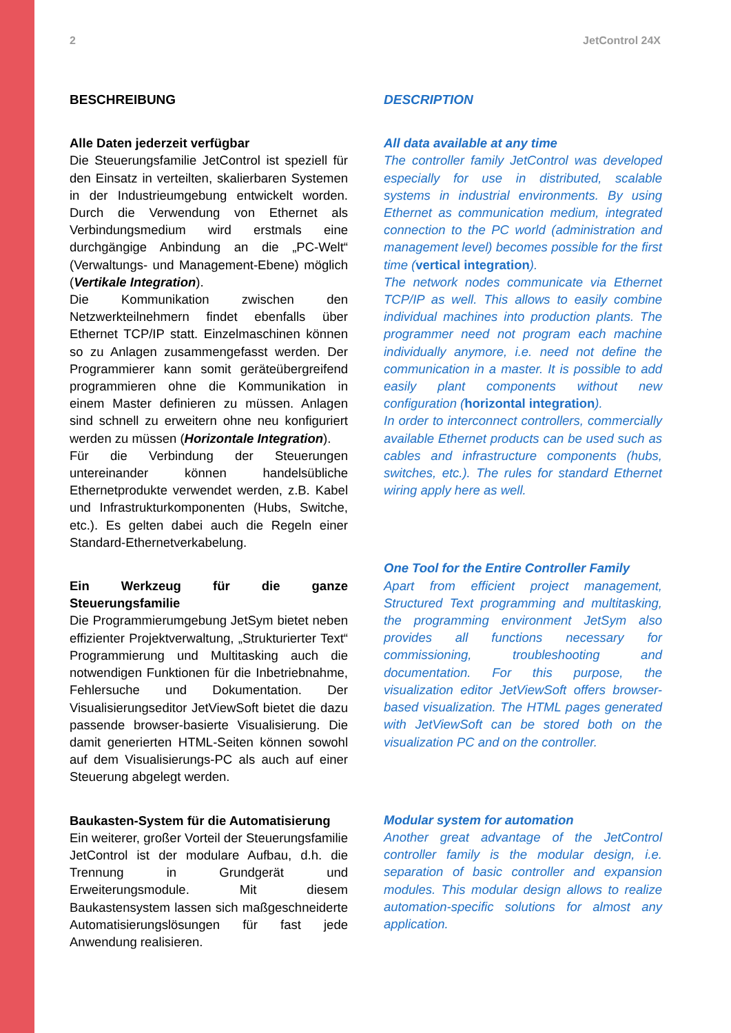2 JetControl 24X
BESCHREIBUNG
Alle Daten jederzeit verfügbar
Die Steuerungsfamilie JetControl ist speziell für den Einsatz in verteilten, skalierbaren Systemen in der Industrieumgebung entwickelt worden. Durch die Verwendung von Ethernet als Verbindungsmedium wird erstmals eine durchgängige Anbindung an die „PC-Welt“ (Verwaltungs- und Management-Ebene) möglich (Vertikale Integration).
Die Kommunikation zwischen den Netzwerkteilnehmern findet ebenfalls über Ethernet TCP/IP statt. Einzelmaschinen können so zu Anlagen zusammengefasst werden. Der Programmierer kann somit geräteübergreifend programmieren ohne die Kommunikation in einem Master definieren zu müssen. Anlagen sind schnell zu erweitern ohne neu konfiguriert werden zu müssen (Horizontale Integration).
Für die Verbindung der Steuerungen untereinander können handelsübliche Ethernetprodukte verwendet werden, z.B. Kabel und Infrastrukturkomponenten (Hubs, Switche, etc.). Es gelten dabei auch die Regeln einer Standard-Ethernetverkabelung.
Ein Werkzeug für die ganze Steuerungsfamilie
Die Programmierumgebung JetSym bietet neben effizienter Projektverwaltung, „Strukturierter Text“ Programmierung und Multitasking auch die notwendigen Funktionen für die Inbetriebnahme, Fehlersuche und Dokumentation. Der Visualisierungseditor JetViewSoft bietet die dazu passende browser-basierte Visualisierung. Die damit generierten HTML-Seiten können sowohl auf dem Visualisierungs-PC als auch auf einer Steuerung abgelegt werden.
Baukasten-System für die Automatisierung
Ein weiterer, großer Vorteil der Steuerungsfamilie JetControl ist der modulare Aufbau, d.h. die Trennung in Grundgerät und Erweiterungsmodule. Mit diesem Baukastensystem lassen sich maßgeschneiderte Automatisierungslösungen für fast jede Anwendung realisieren.
DESCRIPTION
All data available at any time
The controller family JetControl was developed especially for use in distributed, scalable systems in industrial environments. By using Ethernet as communication medium, integrated connection to the PC world (administration and management level) becomes possible for the first time (vertical integration).
The network nodes communicate via Ethernet TCP/IP as well. This allows to easily combine individual machines into production plants. The programmer need not program each machine individually anymore, i.e. need not define the communication in a master. It is possible to add easily plant components without new configuration (horizontal integration).
In order to interconnect controllers, commercially available Ethernet products can be used such as cables and infrastructure components (hubs, switches, etc.). The rules for standard Ethernet wiring apply here as well.
One Tool for the Entire Controller Family
Apart from efficient project management, Structured Text programming and multitasking, the programming environment JetSym also provides all functions necessary for commissioning, troubleshooting and documentation. For this purpose, the visualization editor JetViewSoft offers browser-based visualization. The HTML pages generated with JetViewSoft can be stored both on the visualization PC and on the controller.
Modular system for automation
Another great advantage of the JetControl controller family is the modular design, i.e. separation of basic controller and expansion modules. This modular design allows to realize automation-specific solutions for almost any application.